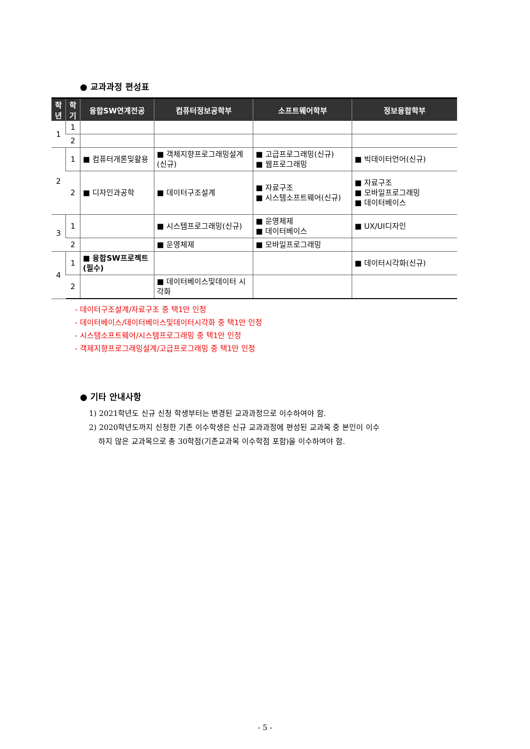● 교과과정 편성표
| 학 년 | 학 기 | 융합SW연계전공 | 컴퓨터정보공학부 | 소프트웨어학부 | 정보융합학부 |
| --- | --- | --- | --- | --- | --- |
| 1 | 1 | | | | |
| | 2 | | | | |
| 2 | 1 | ■ 컴퓨터개론및활용 | ■ 객체지향프로그래밍설계 (신규) | ■ 고급프로그래밍(신규) ■ 웹프로그래밍 | ■ 빅데이터언어(신규) |
| | 2 | ■ 디자인과공학 | ■ 데이터구조설계 | ■ 자료구조 ■ 시스템소프트웨어(신규) | ■ 자료구조 ■ 모바일프로그래밍 ■ 데이터베이스 |
| 3 | 1 | | ■ 시스템프로그래밍(신규) | ■ 운영체제 ■ 데이터베이스 | ■ UX/UI디자인 |
| | 2 | | ■ 운영체제 | ■ 모바일프로그래밍 | |
| 4 | 1 | ■ 융합SW프로젝트 (필수) | | | ■ 데이터시각화(신규) |
| | 2 | | ■ 데이터베이스및데이터 시각화 | | |
- 데이터구조설계/자료구조 중 택1만 인정
- 데이터베이스/데이터베이스및데이터시각화 중 택1만 인정
- 시스템소프트웨어/시스템프로그래밍 중 택1만 인정
- 객제지향프로그래밍설계/고급프로그래밍 중 택1만 인정
● 기타 안내사항
1) 2021학년도 신규 신청 학생부터는 변경된 교과과정으로 이수하여야 함.
2) 2020학년도까지 신청한 기존 이수학생은 신규 교과과정에 편성된 교과목 중 본인이 이수
하지 않은 교과목으로 총 30학점(기존교과목 이수학점 포함)을 이수하여야 함.
- 5 -